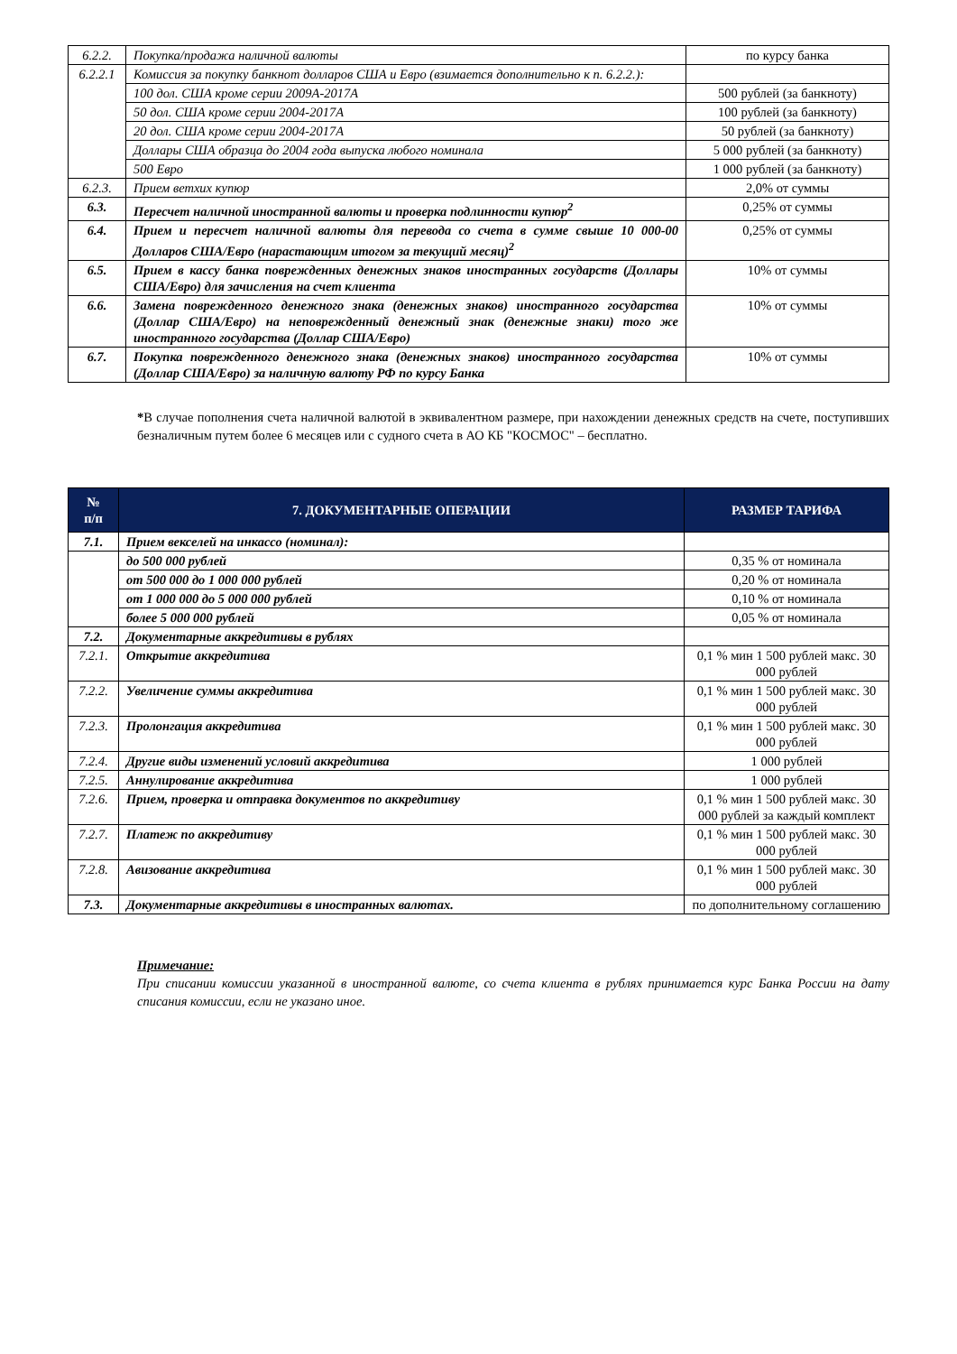| 6.2.2. | Покупка/продажа наличной валюты | по курсу банка |
| 6.2.2.1 | Комиссия за покупку банкнот долларов США и Евро (взимается дополнительно к п. 6.2.2.): | |
| | 100 дол. США кроме серии 2009А-2017А | 500 рублей (за банкноту) |
| | 50 дол. США кроме серии 2004-2017А | 100 рублей (за банкноту) |
| | 20 дол. США кроме серии 2004-2017А | 50 рублей (за банкноту) |
| | Доллары США образца до 2004 года выпуска любого номинала | 5 000 рублей (за банкноту) |
| | 500 Евро | 1 000 рублей (за банкноту) |
| 6.2.3. | Прием ветхих купюр | 2,0% от суммы |
| 6.3. | Пересчет наличной иностранной валюты и проверка подлинности купюр<sup>2</sup> | 0,25% от суммы |
| 6.4. | Прием и пересчет наличной валюты для перевода со счета в сумме свыше 10 000-00 Долларов США/Евро (нарастающим итогом за текущий месяц)<sup>2</sup> | 0,25% от суммы |
| 6.5. | Прием в кассу банка поврежденных денежных знаков иностранных государств (Доллары США/Евро) для зачисления на счет клиента | 10% от суммы |
| 6.6. | Замена поврежденного денежного знака (денежных знаков) иностранного государства (Доллар США/Евро) на неповрежденный денежный знак (денежные знаки) того же иностранного государства (Доллар США/Евро) | 10% от суммы |
| 6.7. | Покупка поврежденного денежного знака (денежных знаков) иностранного государства (Доллар США/Евро) за наличную валюту РФ по курсу Банка | 10% от суммы |
*В случае пополнения счета наличной валютой в эквивалентном размере, при нахождении денежных средств на счете, поступивших безналичным путем более 6 месяцев или с судного счета в АО КБ "КОСМОС" – бесплатно.
| № п/п | 7. ДОКУМЕНТАРНЫЕ ОПЕРАЦИИ | РАЗМЕР ТАРИФА |
| --- | --- | --- |
| 7.1. | Прием векселей на инкассо (номинал): | |
| | до 500 000 рублей | 0,35 % от номинала |
| | от 500 000 до 1 000 000 рублей | 0,20 % от номинала |
| | от 1 000 000 до 5 000 000 рублей | 0,10 % от номинала |
| | более 5 000 000 рублей | 0,05 % от номинала |
| 7.2. | Документарные аккредитивы в рублях | |
| 7.2.1. | Открытие аккредитива | 0,1 % мин 1 500 рублей макс. 30 000 рублей |
| 7.2.2. | Увеличение суммы аккредитива | 0,1 % мин 1 500 рублей макс. 30 000 рублей |
| 7.2.3. | Пролонгация аккредитива | 0,1 % мин 1 500 рублей макс. 30 000 рублей |
| 7.2.4. | Другие виды изменений условий аккредитива | 1 000 рублей |
| 7.2.5. | Аннулирование аккредитива | 1 000 рублей |
| 7.2.6. | Прием, проверка и отправка документов по аккредитиву | 0,1 % мин 1 500 рублей макс. 30 000 рублей за каждый комплект |
| 7.2.7. | Платеж по аккредитиву | 0,1 % мин 1 500 рублей макс. 30 000 рублей |
| 7.2.8. | Авизование аккредитива | 0,1 % мин 1 500 рублей макс. 30 000 рублей |
| 7.3. | Документарные аккредитивы в иностранных валютах. | по дополнительному соглашению |
Примечание:
При списании комиссии указанной в иностранной валюте, со счета клиента в рублях принимается курс Банка России на дату списания комиссии, если не указано иное.